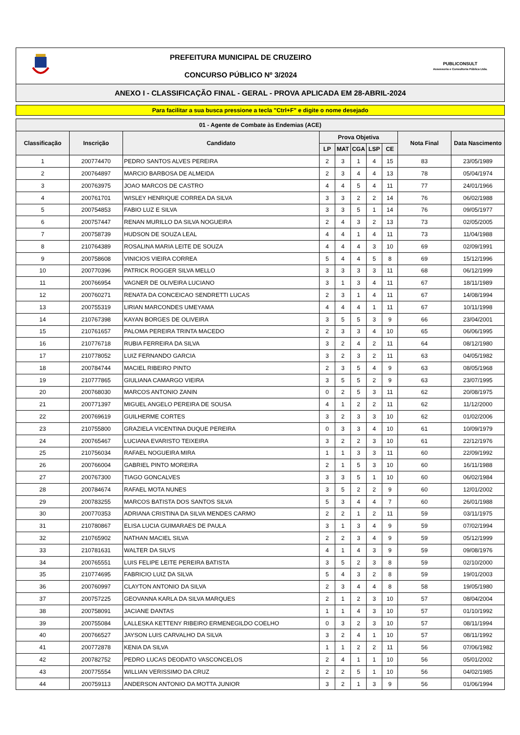PREFEITURA MUNICIPAL DE CRUZEIRO
CONCURSO PÚBLICO Nº 3/2024
PUBLICONSULT
Assessoria e Consultoria Pública Ltda.
ANEXO I - CLASSIFICAÇÃO FINAL - GERAL - PROVA APLICADA EM 28-ABRIL-2024
Para facilitar a sua busca pressione a tecla "Ctrl+F" e digite o nome desejado
| 01 - Agente de Combate às Endemias (ACE) | | | | | | | | | |
| --- | --- | --- | --- | --- | --- | --- | --- | --- | --- |
| Classificação | Inscrição | Candidato | Prova Objetiva | | | | | Nota Final | Data Nascimento |
| | | | LP | MAT | CGA | LSP | CE | | |
| 1 | 200774470 | PEDRO SANTOS ALVES PEREIRA | 2 | 3 | 1 | 4 | 15 | 83 | 23/05/1989 |
| 2 | 200764897 | MARCIO BARBOSA DE ALMEIDA | 2 | 3 | 4 | 4 | 13 | 78 | 05/04/1974 |
| 3 | 200763975 | JOAO MARCOS DE CASTRO | 4 | 4 | 5 | 4 | 11 | 77 | 24/01/1966 |
| 4 | 200761701 | WISLEY HENRIQUE CORREA DA SILVA | 3 | 3 | 2 | 2 | 14 | 76 | 06/02/1988 |
| 5 | 200754853 | FABIO LUZ E SILVA | 3 | 3 | 5 | 1 | 14 | 76 | 09/05/1977 |
| 6 | 200757447 | RENAN MURILLO DA SILVA NOGUEIRA | 2 | 4 | 3 | 2 | 13 | 73 | 02/05/2005 |
| 7 | 200758739 | HUDSON DE SOUZA LEAL | 4 | 4 | 1 | 4 | 11 | 73 | 11/04/1988 |
| 8 | 210764389 | ROSALINA MARIA LEITE DE SOUZA | 4 | 4 | 4 | 3 | 10 | 69 | 02/09/1991 |
| 9 | 200758608 | VINICIOS VIEIRA CORREA | 5 | 4 | 4 | 5 | 8 | 69 | 15/12/1996 |
| 10 | 200770396 | PATRICK ROGGER SILVA MELLO | 3 | 3 | 3 | 3 | 11 | 68 | 06/12/1999 |
| 11 | 200766954 | VAGNER DE OLIVEIRA LUCIANO | 3 | 1 | 3 | 4 | 11 | 67 | 18/11/1989 |
| 12 | 200760271 | RENATA DA CONCEICAO SENDRETTI LUCAS | 2 | 3 | 1 | 4 | 11 | 67 | 14/08/1994 |
| 13 | 200755319 | LIRIAN MARCONDES UMEYAMA | 4 | 4 | 4 | 1 | 11 | 67 | 10/11/1998 |
| 14 | 210767398 | KAYAN BORGES DE OLIVEIRA | 3 | 5 | 5 | 3 | 9 | 66 | 23/04/2001 |
| 15 | 210761657 | PALOMA PEREIRA TRINTA MACEDO | 2 | 3 | 3 | 4 | 10 | 65 | 06/06/1995 |
| 16 | 210776718 | RUBIA FERREIRA DA SILVA | 3 | 2 | 4 | 2 | 11 | 64 | 08/12/1980 |
| 17 | 210778052 | LUIZ FERNANDO GARCIA | 3 | 2 | 3 | 2 | 11 | 63 | 04/05/1982 |
| 18 | 200784744 | MACIEL RIBEIRO PINTO | 2 | 3 | 5 | 4 | 9 | 63 | 08/05/1968 |
| 19 | 210777865 | GIULIANA CAMARGO VIEIRA | 3 | 5 | 5 | 2 | 9 | 63 | 23/07/1995 |
| 20 | 200768030 | MARCOS ANTONIO ZANIN | 0 | 2 | 5 | 3 | 11 | 62 | 20/08/1975 |
| 21 | 200771397 | MIGUEL ANGELO PEREIRA DE SOUSA | 4 | 1 | 2 | 2 | 11 | 62 | 11/12/2000 |
| 22 | 200769619 | GUILHERME CORTES | 3 | 2 | 3 | 3 | 10 | 62 | 01/02/2006 |
| 23 | 210755800 | GRAZIELA VICENTINA DUQUE PEREIRA | 0 | 3 | 3 | 4 | 10 | 61 | 10/09/1979 |
| 24 | 200765467 | LUCIANA EVARISTO TEIXEIRA | 3 | 2 | 2 | 3 | 10 | 61 | 22/12/1976 |
| 25 | 210756034 | RAFAEL NOGUEIRA MIRA | 1 | 1 | 3 | 3 | 11 | 60 | 22/09/1992 |
| 26 | 200766004 | GABRIEL PINTO MOREIRA | 2 | 1 | 5 | 3 | 10 | 60 | 16/11/1988 |
| 27 | 200767300 | TIAGO GONCALVES | 3 | 3 | 5 | 1 | 10 | 60 | 06/02/1984 |
| 28 | 200784674 | RAFAEL MOTA NUNES | 3 | 5 | 2 | 2 | 9 | 60 | 12/01/2002 |
| 29 | 200783255 | MARCOS BATISTA DOS SANTOS SILVA | 5 | 3 | 4 | 4 | 7 | 60 | 26/01/1988 |
| 30 | 200770353 | ADRIANA CRISTINA DA SILVA MENDES CARMO | 2 | 2 | 1 | 2 | 11 | 59 | 03/11/1975 |
| 31 | 210780867 | ELISA LUCIA GUIMARAES DE PAULA | 3 | 1 | 3 | 4 | 9 | 59 | 07/02/1994 |
| 32 | 210765902 | NATHAN MACIEL SILVA | 2 | 2 | 3 | 4 | 9 | 59 | 05/12/1999 |
| 33 | 210781631 | WALTER DA SILVS | 4 | 1 | 4 | 3 | 9 | 59 | 09/08/1976 |
| 34 | 200765551 | LUIS FELIPE LEITE PEREIRA BATISTA | 3 | 5 | 2 | 3 | 8 | 59 | 02/10/2000 |
| 35 | 210774695 | FABRICIO LUIZ DA SILVA | 5 | 4 | 3 | 2 | 8 | 59 | 19/01/2003 |
| 36 | 200760997 | CLAYTON ANTONIO DA SILVA | 2 | 3 | 4 | 4 | 8 | 58 | 19/05/1980 |
| 37 | 200757225 | GEOVANNA KARLA DA SILVA MARQUES | 2 | 1 | 2 | 3 | 10 | 57 | 08/04/2004 |
| 38 | 200758091 | JACIANE DANTAS | 1 | 1 | 4 | 3 | 10 | 57 | 01/10/1992 |
| 39 | 200755084 | LALLESKA KETTENY RIBEIRO ERMENEGILDO COELHO | 0 | 3 | 2 | 3 | 10 | 57 | 08/11/1994 |
| 40 | 200766527 | JAYSON LUIS CARVALHO DA SILVA | 3 | 2 | 4 | 1 | 10 | 57 | 08/11/1992 |
| 41 | 200772878 | KENIA DA SILVA | 1 | 1 | 2 | 2 | 11 | 56 | 07/06/1982 |
| 42 | 200782752 | PEDRO LUCAS DEODATO VASCONCELOS | 2 | 4 | 1 | 1 | 10 | 56 | 05/01/2002 |
| 43 | 200775554 | WILLIAN VERISSIMO DA CRUZ | 2 | 2 | 5 | 1 | 10 | 56 | 04/02/1985 |
| 44 | 200759113 | ANDERSON ANTONIO DA MOTTA JUNIOR | 3 | 2 | 1 | 3 | 9 | 56 | 01/06/1994 |